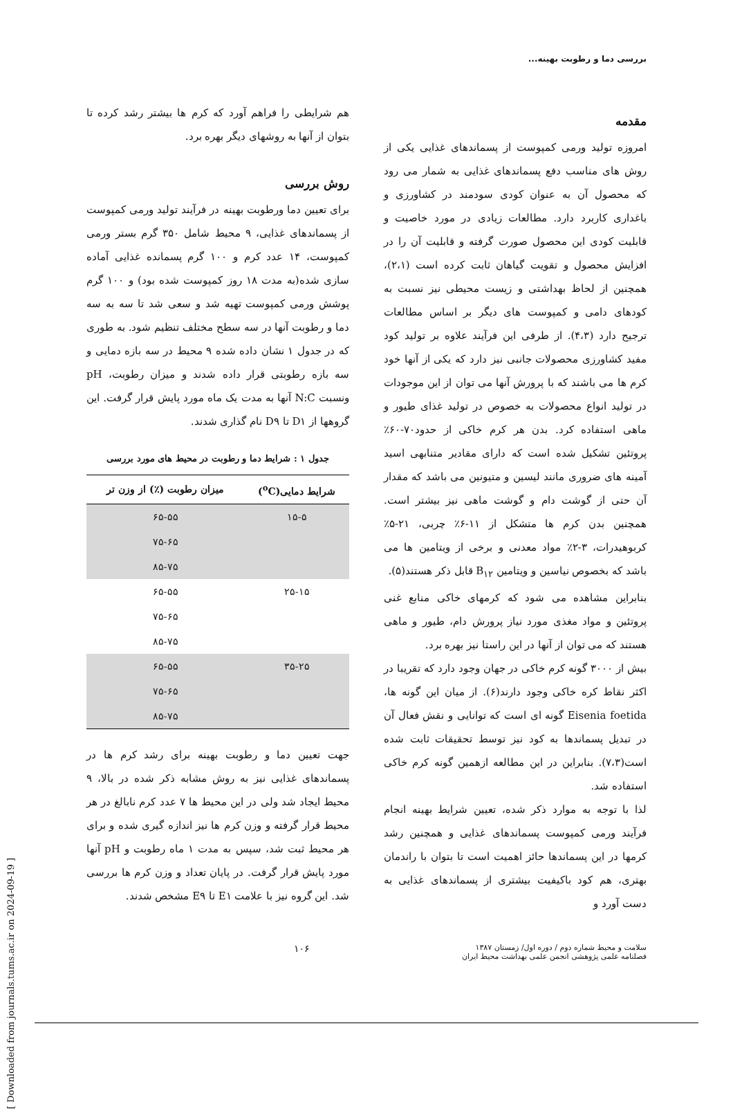بررسی دما و رطوبت بهینه...
مقدمه
امروزه تولید ورمی کمپوست از پسماندهای غذایی یکی از روش های مناسب دفع پسماندهای غذایی به شمار می رود که محصول آن به عنوان کودی سودمند در کشاورزی و باغداری کاربرد دارد. مطالعات زیادی در مورد خاصیت و قابلیت کودی این محصول صورت گرفته و قابلیت آن را در افزایش محصول و تقویت گیاهان ثابت کرده است (۲،۱)، همچنین از لحاظ بهداشتی و زیست محیطی نیز نسبت به کودهای دامی و کمپوست های دیگر بر اساس مطالعات ترجیح دارد (۴،۳). از طرفی این فرآیند علاوه بر تولید کود مفید کشاورزی محصولات جانبی نیز دارد که یکی از آنها خود کرم ها می باشند که با پرورش آنها می توان از این موجودات در تولید انواع محصولات به خصوص در تولید غذای طیور و ماهی استفاده کرد. بدن هر کرم خاکی از حدود۷۰-۶۰٪ پروتئین تشکیل شده است که دارای مقادیر متنابهی اسید آمینه های ضروری مانند لیسین و متیونین می باشد که مقدار آن حتی از گوشت دام و گوشت ماهی نیز بیشتر است. همچنین بدن کرم ها متشکل از ۱۱-۶٪ چربی، ۲۱-۵٪ کربوهیدرات، ۳-۲٪ مواد معدنی و برخی از ویتامین ها می باشد که بخصوص نیاسین و ویتامین B<sub>۱۲</sub> قابل ذکر هستند(۵).
بنابراین مشاهده می شود که کرمهای خاکی منابع غنی پروتئین و مواد مغذی مورد نیاز پرورش دام، طیور و ماهی هستند که می توان از آنها در این راستا نیز بهره برد.
بیش از ۳۰۰۰ گونه کرم خاکی در جهان وجود دارد که تقریبا در اکثر نقاط کره خاکی وجود دارند(۶). از میان این گونه ها، Eisenia foetida گونه ای است که توانایی و نقش فعال آن در تبدیل پسماندها به کود نیز توسط تحقیقات ثابت شده است(۷،۳). بنابراین در این مطالعه ازهمین گونه کرم خاکی استفاده شد.
لذا با توجه به موارد ذکر شده، تعیین شرایط بهینه انجام فرآیند ورمی کمپوست پسماندهای غذایی و همچنین رشد کرمها در این پسماندها حائز اهمیت است تا بتوان با راندمان بهتری، هم کود باکیفیت بیشتری از پسماندهای غذایی به دست آورد و
هم شرایطی را فراهم آورد که کرم ها بیشتر رشد کرده تا بتوان از آنها به روشهای دیگر بهره برد.
روش بررسی
برای تعیین دما ورطوبت بهینه در فرآیند تولید ورمی کمپوست از پسماندهای غذایی، ۹ محیط شامل ۳۵۰ گرم بستر ورمی کمپوست، ۱۴ عدد کرم و ۱۰۰ گرم پسمانده غذایی آماده سازی شده(به مدت ۱۸ روز کمپوست شده بود) و ۱۰۰ گرم پوشش ورمی کمپوست تهیه شد و سعی شد تا سه به سه دما و رطوبت آنها در سه سطح مختلف تنظیم شود. به طوری که در جدول ۱ نشان داده شده ۹ محیط در سه بازه دمایی و سه بازه رطوبتی قرار داده شدند و میزان رطوبت، pH ونسبت N:C آنها به مدت یک ماه مورد پایش قرار گرفت. این گروهها از D۱ تا D۹ نام گذاری شدند.
جدول ۱ : شرایط دما و رطوبت در محیط های مورد بررسی
| شرایط دمایی(<sup>o</sup>C) | میزان رطوبت (٪) از وزن تر |
| --- | --- |
| ۱۵-۵ | ۶۵-۵۵ |
| | ۷۵-۶۵ |
| | ۸۵-۷۵ |
| ۲۵-۱۵ | ۶۵-۵۵ |
| | ۷۵-۶۵ |
| | ۸۵-۷۵ |
| ۳۵-۲۵ | ۶۵-۵۵ |
| | ۷۵-۶۵ |
| | ۸۵-۷۵ |
جهت تعیین دما و رطوبت بهینه برای رشد کرم ها در پسماندهای غذایی نیز به روش مشابه ذکر شده در بالا، ۹ محیط ایجاد شد ولی در این محیط ها ۷ عدد کرم نابالغ در هر محیط قرار گرفته و وزن کرم ها نیز اندازه گیری شده و برای هر محیط ثبت شد، سپس به مدت ۱ ماه رطوبت و pH آنها مورد پایش قرار گرفت. در پایان تعداد و وزن کرم ها بررسی شد. این گروه نیز با علامت E۱ تا E۹ مشخص شدند.
سلامت و محیط شماره دوم / دوره اول/ زمستان ۱۳۸۷
فصلنامه علمی پژوهشی انجمن علمی بهداشت محیط ایران
۱۰۶
[ Downloaded from journals.tums.ac.ir on 2024-09-19 ]